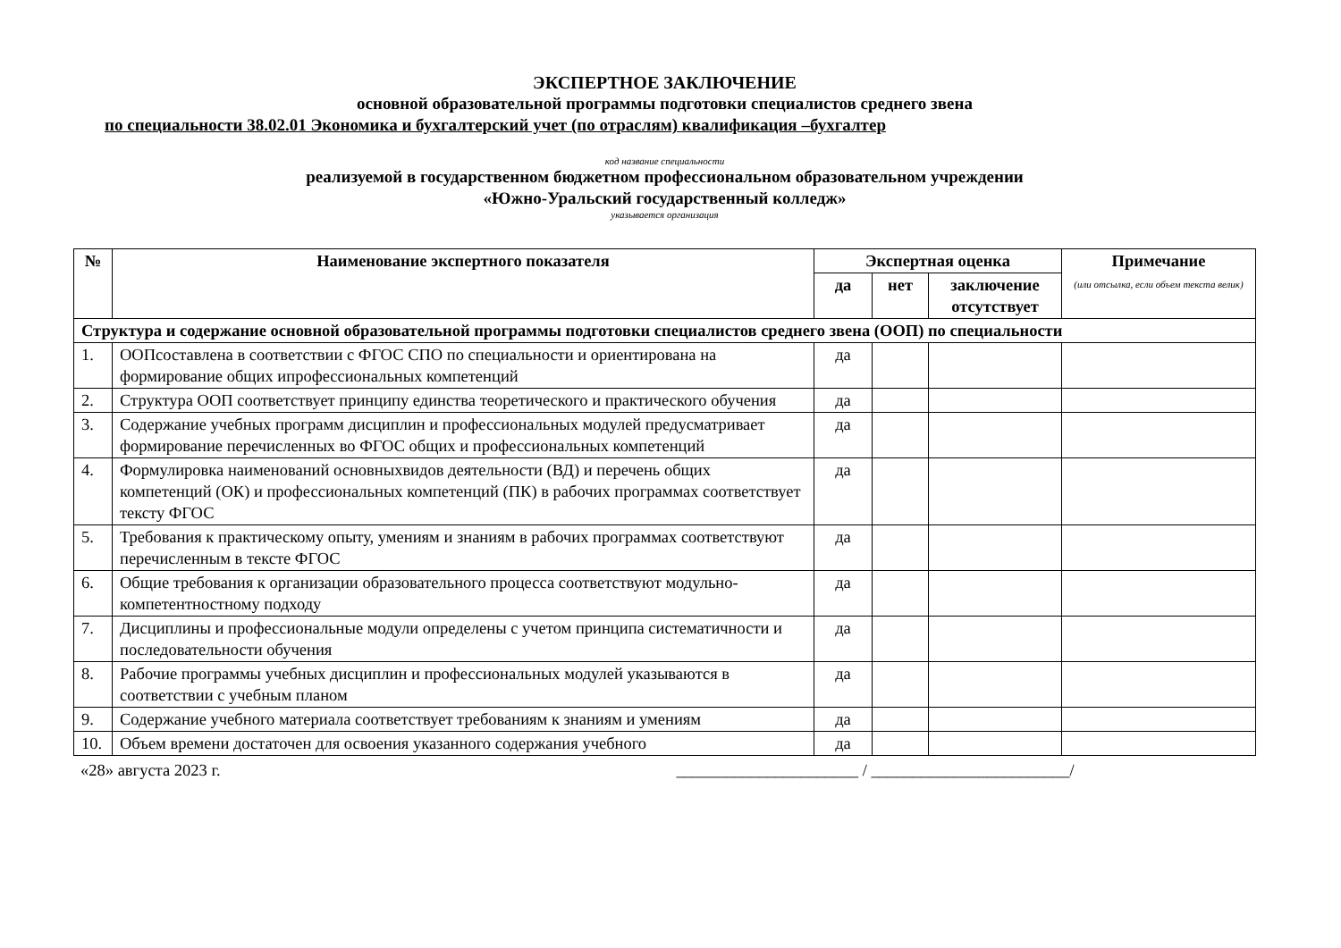ЭКСПЕРТНОЕ ЗАКЛЮЧЕНИЕ
основной образовательной программы подготовки специалистов среднего звена
по специальности 38.02.01 Экономика и бухгалтерский учет (по отраслям) квалификация –бухгалтер
код название специальности
реализуемой в государственном бюджетном профессиональном образовательном учреждении
«Южно-Уральский государственный колледж»
указывается организация
| № | Наименование экспертного показателя | Экспертная оценка | | | Примечание (или отсылка, если объем текста велик) |
| --- | --- | --- | --- | --- | --- |
| | | да | нет | заключение отсутствует | |
| Структура и содержание основной образовательной программы подготовки специалистов среднего звена (ООП) по специальности | | | | | |
| 1. | ООПсоставлена в соответствии с ФГОС СПО по специальности и ориентирована на формирование общих ипрофессиональных компетенций | да | | | |
| 2. | Структура ООП соответствует принципу единства теоретического и практического обучения | да | | | |
| 3. | Содержание учебных программ дисциплин и профессиональных модулей предусматривает формирование перечисленных во ФГОС общих и профессиональных компетенций | да | | | |
| 4. | Формулировка наименований основныхвидов деятельности (ВД) и перечень общих компетенций (ОК) и профессиональных компетенций (ПК) в рабочих программах соответствует тексту ФГОС | да | | | |
| 5. | Требования к практическому опыту, умениям и знаниям в рабочих программах соответствуют перечисленным в тексте ФГОС | да | | | |
| 6. | Общие требования к организации образовательного процесса соответствуют модульно-компетентностному подходу | да | | | |
| 7. | Дисциплины и профессиональные модули определены с учетом принципа систематичности и последовательности обучения | да | | | |
| 8. | Рабочие программы учебных дисциплин и профессиональных модулей указываются в соответствии с учебным планом | да | | | |
| 9. | Содержание учебного материала соответствует требованиям к знаниям и умениям | да | | | |
| 10. | Объем времени достаточен для освоения указанного содержания учебного | да | | | |
«28» августа 2023 г. ______________________ / ________________________/